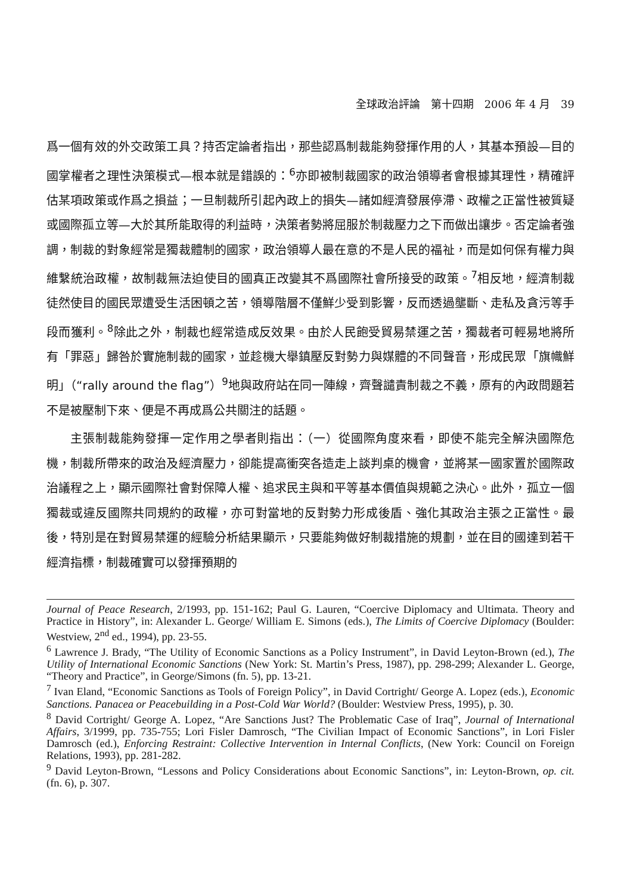全球政治評論　第十四期　2006 年 4 月　39
爲一個有效的外交政策工具？持否定論者指出，那些認爲制裁能夠發揮作用的人，其基本預設—目的國掌權者之理性決策模式—根本就是錯誤的：<sup>6</sup>亦即被制裁國家的政治領導者會根據其理性，精確評估某項政策或作爲之損益；一旦制裁所引起內政上的損失—諸如經濟發展停滯、政權之正當性被質疑或國際孤立等—大於其所能取得的利益時，決策者勢將屈服於制裁壓力之下而做出讓步。否定論者強調，制裁的對象經常是獨裁體制的國家，政治領導人最在意的不是人民的福祉，而是如何保有權力與維繫統治政權，故制裁無法迫使目的國真正改變其不爲國際社會所接受的政策。<sup>7</sup>相反地，經濟制裁徒然使目的國民眾遭受生活困頓之苦，領導階層不僅鮮少受到影響，反而透過壟斷、走私及貪污等手段而獲利。<sup>8</sup>除此之外，制裁也經常造成反效果。由於人民飽受貿易禁運之苦，獨裁者可輕易地將所有「罪惡」歸咎於實施制裁的國家，並趁機大舉鎮壓反對勢力與媒體的不同聲音，形成民眾「旗幟鮮明」（“rally around the flag”）<sup>9</sup>地與政府站在同一陣線，齊聲譴責制裁之不義，原有的內政問題若不是被壓制下來、便是不再成爲公共關注的話題。
主張制裁能夠發揮一定作用之學者則指出：（一）從國際角度來看，即使不能完全解決國際危機，制裁所帶來的政治及經濟壓力，卻能提高衝突各造走上談判桌的機會，並將某一國家置於國際政治議程之上，顯示國際社會對保障人權、追求民主與和平等基本價值與規範之決心。此外，孤立一個獨裁或違反國際共同規約的政權，亦可對當地的反對勢力形成後盾、強化其政治主張之正當性。最後，特別是在對貿易禁運的經驗分析結果顯示，只要能夠做好制裁措施的規劃，並在目的國達到若干經濟指標，制裁確實可以發揮預期的
Journal of Peace Research, 2/1993, pp. 151-162; Paul G. Lauren, “Coercive Diplomacy and Ultimata. Theory and Practice in History”, in: Alexander L. George/ William E. Simons (eds.), The Limits of Coercive Diplomacy (Boulder: Westview, 2<sup>nd</sup> ed., 1994), pp. 23-55.
<sup>6</sup> Lawrence J. Brady, “The Utility of Economic Sanctions as a Policy Instrument”, in David Leyton-Brown (ed.), The Utility of International Economic Sanctions (New York: St. Martin’s Press, 1987), pp. 298-299; Alexander L. George, “Theory and Practice”, in George/Simons (fn. 5), pp. 13-21.
<sup>7</sup> Ivan Eland, “Economic Sanctions as Tools of Foreign Policy”, in David Cortright/ George A. Lopez (eds.), Economic Sanctions. Panacea or Peacebuilding in a Post-Cold War World? (Boulder: Westview Press, 1995), p. 30.
<sup>8</sup> David Cortright/ George A. Lopez, “Are Sanctions Just? The Problematic Case of Iraq”, Journal of International Affairs, 3/1999, pp. 735-755; Lori Fisler Damrosch, “The Civilian Impact of Economic Sanctions”, in Lori Fisler Damrosch (ed.), Enforcing Restraint: Collective Intervention in Internal Conflicts, (New York: Council on Foreign Relations, 1993), pp. 281-282.
<sup>9</sup> David Leyton-Brown, “Lessons and Policy Considerations about Economic Sanctions”, in: Leyton-Brown, op. cit. (fn. 6), p. 307.